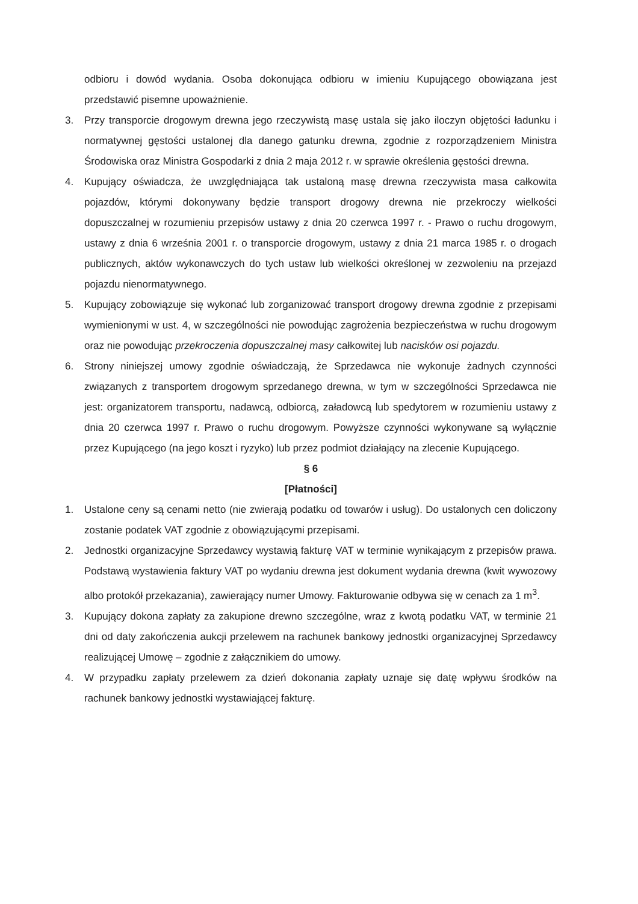odbioru i dowód wydania. Osoba dokonująca odbioru w imieniu Kupującego obowiązana jest przedstawić pisemne upoważnienie.
3. Przy transporcie drogowym drewna jego rzeczywistą masę ustala się jako iloczyn objętości ładunku i normatywnej gęstości ustalonej dla danego gatunku drewna, zgodnie z rozporządzeniem Ministra Środowiska oraz Ministra Gospodarki z dnia 2 maja 2012 r. w sprawie określenia gęstości drewna.
4. Kupujący oświadcza, że uwzględniająca tak ustaloną masę drewna rzeczywista masa całkowita pojazdów, którymi dokonywany będzie transport drogowy drewna nie przekroczy wielkości dopuszczalnej w rozumieniu przepisów ustawy z dnia 20 czerwca 1997 r. - Prawo o ruchu drogowym, ustawy z dnia 6 września 2001 r. o transporcie drogowym, ustawy z dnia 21 marca 1985 r. o drogach publicznych, aktów wykonawczych do tych ustaw lub wielkości określonej w zezwoleniu na przejazd pojazdu nienormatywnego.
5. Kupujący zobowiązuje się wykonać lub zorganizować transport drogowy drewna zgodnie z przepisami wymienionymi w ust. 4, w szczególności nie powodując zagrożenia bezpieczeństwa w ruchu drogowym oraz nie powodując przekroczenia dopuszczalnej masy całkowitej lub nacisków osi pojazdu.
6. Strony niniejszej umowy zgodnie oświadczają, że Sprzedawca nie wykonuje żadnych czynności związanych z transportem drogowym sprzedanego drewna, w tym w szczególności Sprzedawca nie jest: organizatorem transportu, nadawcą, odbiorcą, załadowcą lub spedytorem w rozumieniu ustawy z dnia 20 czerwca 1997 r. Prawo o ruchu drogowym. Powyższe czynności wykonywane są wyłącznie przez Kupującego (na jego koszt i ryzyko) lub przez podmiot działający na zlecenie Kupującego.
§ 6
[Płatności]
1. Ustalone ceny są cenami netto (nie zwierają podatku od towarów i usług). Do ustalonych cen doliczony zostanie podatek VAT zgodnie z obowiązującymi przepisami.
2. Jednostki organizacyjne Sprzedawcy wystawią fakturę VAT w terminie wynikającym z przepisów prawa. Podstawą wystawienia faktury VAT po wydaniu drewna jest dokument wydania drewna (kwit wywozowy albo protokół przekazania), zawierający numer Umowy. Fakturowanie odbywa się w cenach za 1 m<sup>3</sup>.
3. Kupujący dokona zapłaty za zakupione drewno szczególne, wraz z kwotą podatku VAT, w terminie 21 dni od daty zakończenia aukcji przelewem na rachunek bankowy jednostki organizacyjnej Sprzedawcy realizującej Umowę – zgodnie z załącznikiem do umowy.
4. W przypadku zapłaty przelewem za dzień dokonania zapłaty uznaje się datę wpływu środków na rachunek bankowy jednostki wystawiającej fakturę.